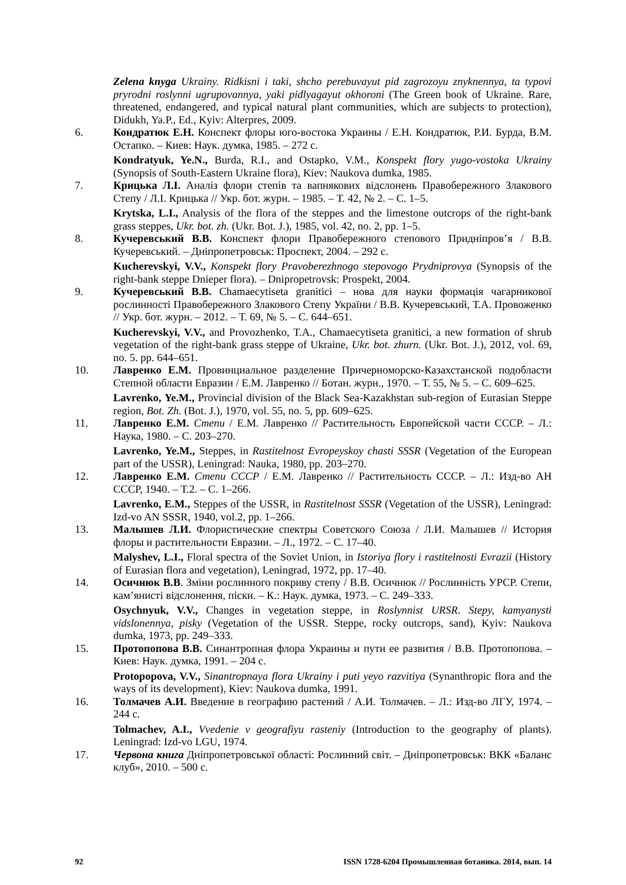Zelena knyga Ukrainy. Ridkisni i taki, shcho perebuvayut pid zagrozoyu znyknennya, ta typovi pryrodni roslynni ugrupovannya, yaki pidlyagayut okhoroni (The Green book of Ukraine. Rare, threatened, endangered, and typical natural plant communities, which are subjects to protection), Didukh, Ya.P., Ed., Kyiv: Alterpres, 2009.
6. Кондратюк Е.Н. Конспект флоры юго-востока Украины / Е.Н. Кондратюк, Р.И. Бурда, В.М. Остапко. – Киев: Наук. думка, 1985. – 272 с.
Kondratyuk, Ye.N., Burda, R.I., and Ostapko, V.M., Konspekt flory yugo-vostoka Ukrainy (Synopsis of South-Eastern Ukraine flora), Kiev: Naukova dumka, 1985.
7. Крицька Л.І. Аналіз флори степів та вапнякових відслонень Правобережного Злакового Степу / Л.І. Крицька // Укр. бот. журн. – 1985. – Т. 42, № 2. – С. 1–5.
Krytska, L.I., Analysis of the flora of the steppes and the limestone outcrops of the right-bank grass steppes, Ukr. bot. zh. (Ukr. Bot. J.), 1985, vol. 42, no. 2, pp. 1–5.
8. Кучеревський В.В. Конспект флори Правобережного степового Придніпров’я / В.В. Кучеревський. – Дніпропетровськ: Проспект, 2004. – 292 с.
Kucherevskyi, V.V., Konspekt flory Pravoberezhnogo stepovogo Prydniprovya (Synopsis of the right-bank steppe Dnieper flora). – Dnipropetrovsk: Prospekt, 2004.
9. Кучеревський В.В. Chamaecytiseta granitici – нова для науки формація чагарникової рослинності Правобережного Злакового Степу України / В.В. Кучеревський, Т.А. Провоженко // Укр. бот. журн. – 2012. – Т. 69, № 5. – С. 644–651.
Kucherevskyi, V.V., and Provozhenko, T.A., Chamaecytiseta granitici, a new formation of shrub vegetation of the right-bank grass steppe of Ukraine, Ukr. bot. zhurn. (Ukr. Bot. J.), 2012, vol. 69, no. 5. pp. 644–651.
10. Лавренко Е.М. Провинциальное разделение Причерноморско-Казахстанской подобласти Степной области Евразии / Е.М. Лавренко // Ботан. журн., 1970. – Т. 55, № 5. – С. 609–625.
Lavrenko, Ye.M., Provincial division of the Black Sea-Kazakhstan sub-region of Eurasian Steppe region, Bot. Zh. (Bot. J.), 1970, vol. 55, no. 5, pp. 609–625.
11. Лавренко Е.М. Степи / Е.М. Лавренко // Растительность Европейской части СССР. – Л.: Наука, 1980. – С. 203–270.
Lavrenko, Ye.M., Steppes, in Rastitelnost Evropeyskoy chasti SSSR (Vegetation of the European part of the USSR), Leningrad: Nauka, 1980, pp. 203–270.
12. Лавренко Е.М. Степи СССР / Е.М. Лавренко // Растительность СССР. – Л.: Изд-во АН СССР, 1940. – Т.2. – С. 1–266.
Lavrenko, E.M., Steppes of the USSR, in Rastitelnost SSSR (Vegetation of the USSR), Leningrad: Izd-vo AN SSSR, 1940, vol.2, pp. 1–266.
13. Малышев Л.И. Флористические спектры Советского Союза / Л.И. Малышев // История флоры и растительности Евразии. – Л., 1972. – С. 17–40.
Malyshev, L.I., Floral spectra of the Soviet Union, in Istoriya flory i rastitelnosti Evrazii (History of Eurasian flora and vegetation), Leningrad, 1972, pp. 17–40.
14. Осичнюк В.В. Зміни рослинного покриву степу / В.В. Осичнюк // Рослинність УРСР. Степи, кам’янисті відслонення, піски. – К.: Наук. думка, 1973. – С. 249–333.
Osychnyuk, V.V., Changes in vegetation steppe, in Roslynnist URSR. Stepy, kamyanysti vidslonennya, pisky (Vegetation of the USSR. Steppe, rocky outcrops, sand), Kyiv: Naukova dumka, 1973, pp. 249–333.
15. Протопопова В.В. Синантропная флора Украины и пути ее развития / В.В. Протопопова. – Киев: Наук. думка, 1991. – 204 с.
Protopopova, V.V., Sinantropnaya flora Ukrainy i puti yeyo razvitiya (Synanthropic flora and the ways of its development), Kiev: Naukova dumka, 1991.
16. Толмачев А.И. Введение в географию растений / А.И. Толмачев. – Л.: Изд-во ЛГУ, 1974. – 244 с.
Tolmachev, A.I., Vvedenie v geografiyu rasteniy (Introduction to the geography of plants). Leningrad: Izd-vo LGU, 1974.
17. Червона книга Дніпропетровської області: Рослинний світ. – Дніпропетровськ: ВКК «Баланс клуб», 2010. – 500 с.
92 ISSN 1728-6204 Промышленная ботаника. 2014, вып. 14